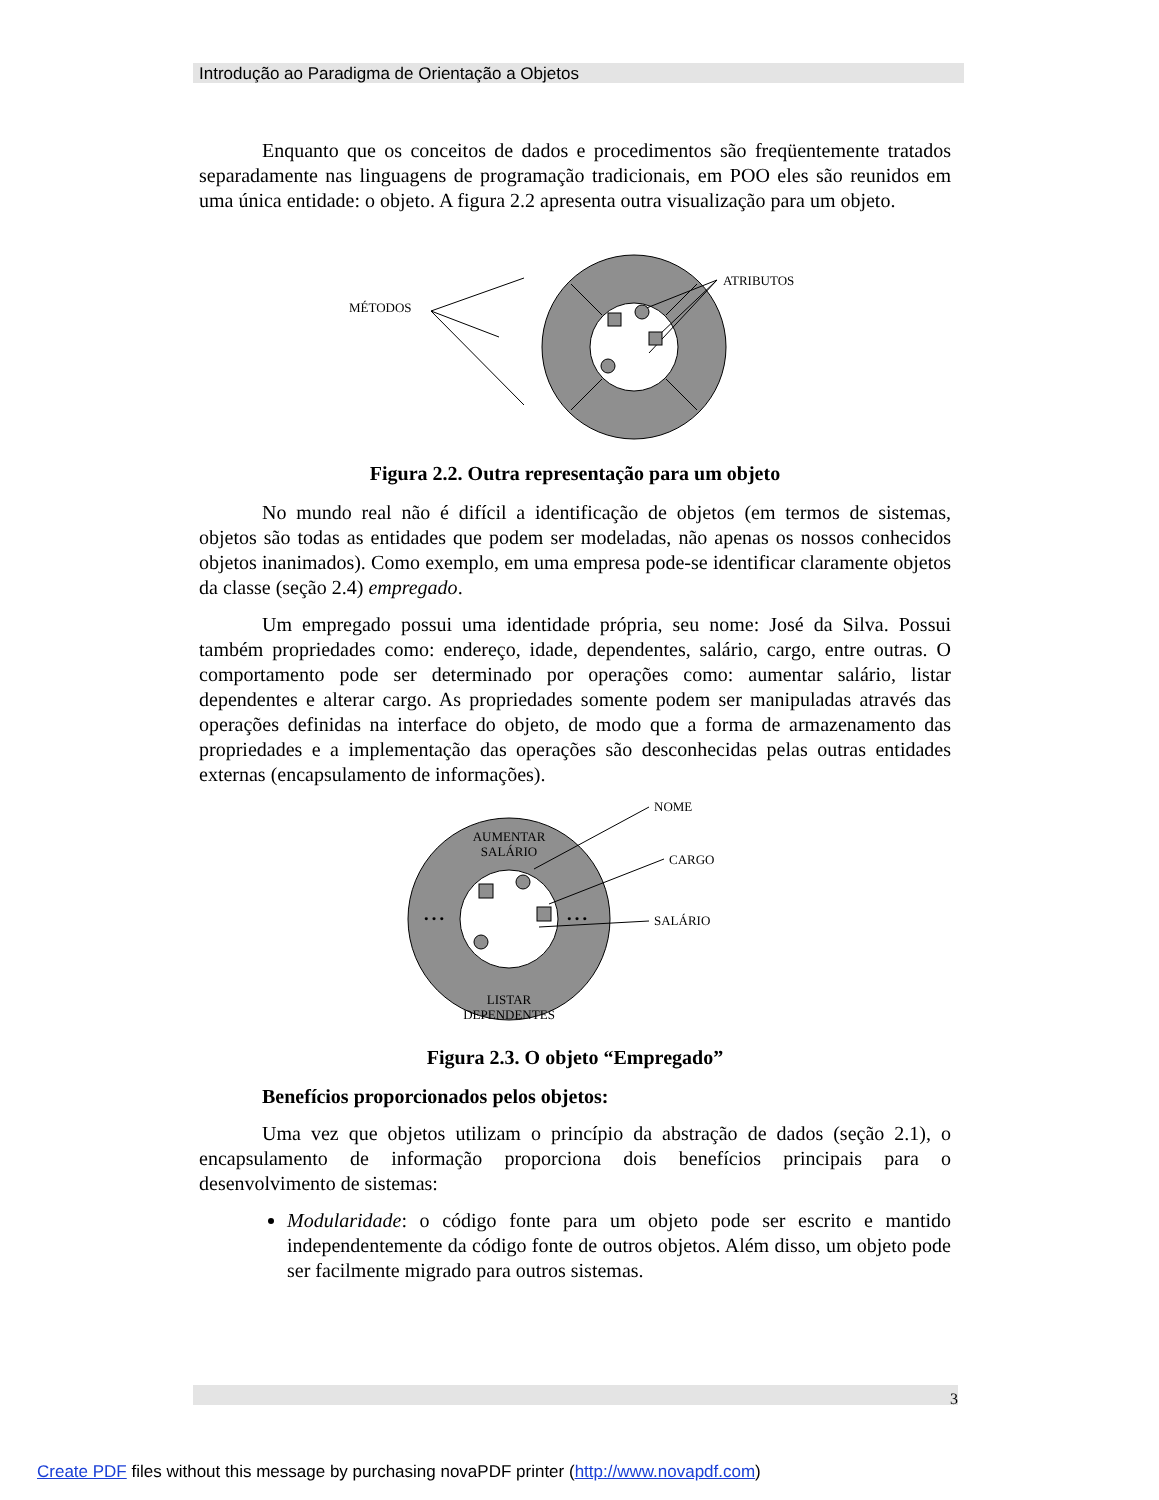Introdução ao Paradigma de Orientação a Objetos
Enquanto que os conceitos de dados e procedimentos são freqüentemente tratados separadamente nas linguagens de programação tradicionais, em POO eles são reunidos em uma única entidade: o objeto. A figura 2.2 apresenta outra visualização para um objeto.
MÉTODOS
ATRIBUTOS
Figura 2.2. Outra representação para um objeto
No mundo real não é difícil a identificação de objetos (em termos de sistemas, objetos são todas as entidades que podem ser modeladas, não apenas os nossos conhecidos objetos inanimados). Como exemplo, em uma empresa pode-se identificar claramente objetos da classe (seção 2.4) empregado.
Um empregado possui uma identidade própria, seu nome: José da Silva. Possui também propriedades como: endereço, idade, dependentes, salário, cargo, entre outras. O comportamento pode ser determinado por operações como: aumentar salário, listar dependentes e alterar cargo. As propriedades somente podem ser manipuladas através das operações definidas na interface do objeto, de modo que a forma de armazenamento das propriedades e a implementação das operações são desconhecidas pelas outras entidades externas (encapsulamento de informações).
AUMENTAR
SALÁRIO
LISTAR
DEPENDENTES
• • •
• • •
NOME
CARGO
SALÁRIO
Figura 2.3. O objeto “Empregado”
Benefícios proporcionados pelos objetos:
Uma vez que objetos utilizam o princípio da abstração de dados (seção 2.1), o encapsulamento de informação proporciona dois benefícios principais para o desenvolvimento de sistemas:
Modularidade: o código fonte para um objeto pode ser escrito e mantido independentemente da código fonte de outros objetos. Além disso, um objeto pode ser facilmente migrado para outros sistemas.
3
Create PDF files without this message by purchasing novaPDF printer (http://www.novapdf.com)